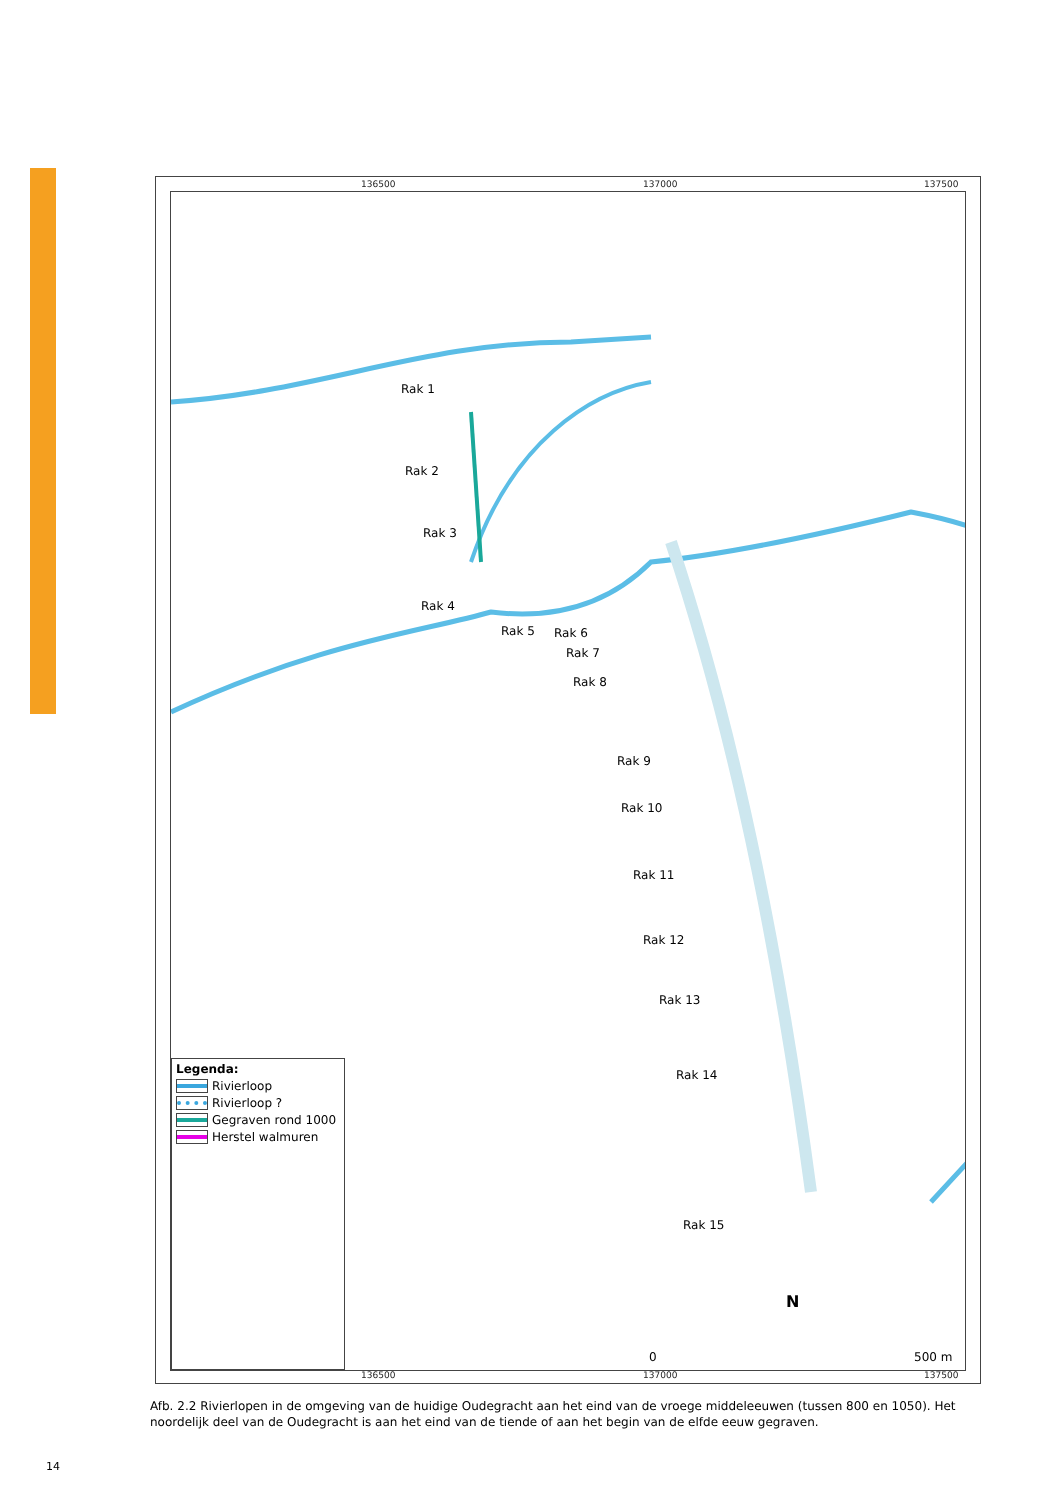136500 137000 137500
Rak 1
Rak 2
Rak 3
Rak 4
Rak 5 Rak 6
Rak 7
Rak 8
Rak 9
Rak 10
Rak 11
Rak 12
Rak 13
Rak 14
Rak 15
N
0 500 m
Legenda:
Rivierloop
Rivierloop ?
Gegraven rond 1000
Herstel walmuren
136500 137000 137500
Afb. 2.2 Rivierlopen in de omgeving van de huidige Oudegracht aan het eind van de vroege middeleeuwen (tussen 800 en 1050). Het noordelijk deel van de Oudegracht is aan het eind van de tiende of aan het begin van de elfde eeuw gegraven.
14